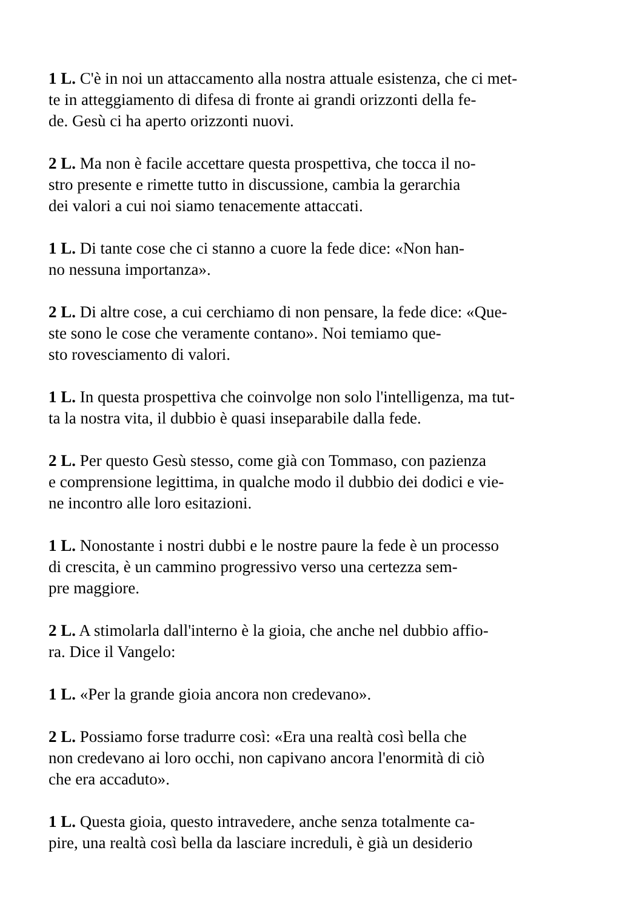1 L. C'è in noi un attaccamento alla nostra attuale esistenza, che ci met-
te in atteggiamento di difesa di fronte ai grandi orizzonti della fe-
de. Gesù ci ha aperto orizzonti nuovi.
2 L. Ma non è facile accettare questa prospettiva, che tocca il no-
stro presente e rimette tutto in discussione, cambia la gerarchia
dei valori a cui noi siamo tenacemente attaccati.
1 L. Di tante cose che ci stanno a cuore la fede dice: «Non han-
no nessuna importanza».
2 L. Di altre cose, a cui cerchiamo di non pensare, la fede dice: «Que-
ste sono le cose che veramente contano». Noi temiamo que-
sto rovesciamento di valori.
1 L. In questa prospettiva che coinvolge non solo l'intelligenza, ma tut-
ta la nostra vita, il dubbio è quasi inseparabile dalla fede.
2 L. Per questo Gesù stesso, come già con Tommaso, con pazienza
e comprensione legittima, in qualche modo il dubbio dei dodici e vie-
ne incontro alle loro esitazioni.
1 L. Nonostante i nostri dubbi e le nostre paure la fede è un processo
di crescita, è un cammino progressivo verso una certezza sem-
pre maggiore.
2 L. A stimolarla dall'interno è la gioia, che anche nel dubbio affio-
ra. Dice il Vangelo:
1 L. «Per la grande gioia ancora non credevano».
2 L. Possiamo forse tradurre così: «Era una realtà così bella che
non credevano ai loro occhi, non capivano ancora l'enormità di ciò
che era accaduto».
1 L. Questa gioia, questo intravedere, anche senza totalmente ca-
pire, una realtà così bella da lasciare increduli, è già un desiderio